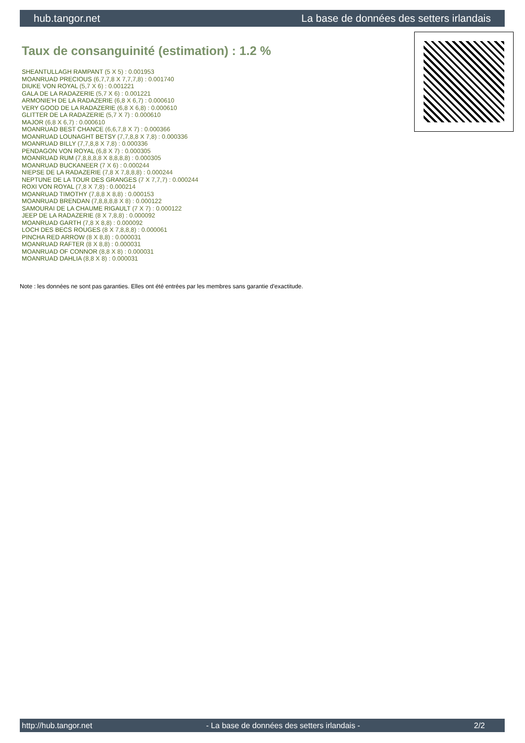hub.tangor.net La base de données des setters irlandais
Taux de consanguinité (estimation) : 1.2 %
SHEANTULLAGH RAMPANT (5 X 5) : 0.001953
MOANRUAD PRECIOUS (6,7,7,8 X 7,7,7,8) : 0.001740
DIUKE VON ROYAL (5,7 X 6) : 0.001221
GALA DE LA RADAZERIE (5,7 X 6) : 0.001221
ARMONIE'H DE LA RADAZERIE (6,8 X 6,7) : 0.000610
VERY GOOD DE LA RADAZERIE (6,8 X 6,8) : 0.000610
GLITTER DE LA RADAZERIE (5,7 X 7) : 0.000610
MAJOR (6,8 X 6,7) : 0.000610
MOANRUAD BEST CHANCE (6,6,7,8 X 7) : 0.000366
MOANRUAD LOUNAGHT BETSY (7,7,8,8 X 7,8) : 0.000336
MOANRUAD BILLY (7,7,8,8 X 7,8) : 0.000336
PENDAGON VON ROYAL (6,8 X 7) : 0.000305
MOANRUAD RUM (7,8,8,8,8 X 8,8,8,8) : 0.000305
MOANRUAD BUCKANEER (7 X 6) : 0.000244
NIEPSE DE LA RADAZERIE (7,8 X 7,8,8,8) : 0.000244
NEPTUNE DE LA TOUR DES GRANGES (7 X 7,7,7) : 0.000244
ROXI VON ROYAL (7,8 X 7,8) : 0.000214
MOANRUAD TIMOTHY (7,8,8 X 8,8) : 0.000153
MOANRUAD BRENDAN (7,8,8,8,8 X 8) : 0.000122
SAMOURAI DE LA CHAUME RIGAULT (7 X 7) : 0.000122
JEEP DE LA RADAZERIE (8 X 7,8,8) : 0.000092
MOANRUAD GARTH (7,8 X 8,8) : 0.000092
LOCH DES BECS ROUGES (8 X 7,8,8,8) : 0.000061
PINCHA RED ARROW (8 X 8,8) : 0.000031
MOANRUAD RAFTER (8 X 8,8) : 0.000031
MOANRUAD OF CONNOR (8,8 X 8) : 0.000031
MOANRUAD DAHLIA (8,8 X 8) : 0.000031
Note : les données ne sont pas garanties. Elles ont été entrées par les membres sans garantie d'exactitude.
http://hub.tangor.net - La base de données des setters irlandais - 2/2